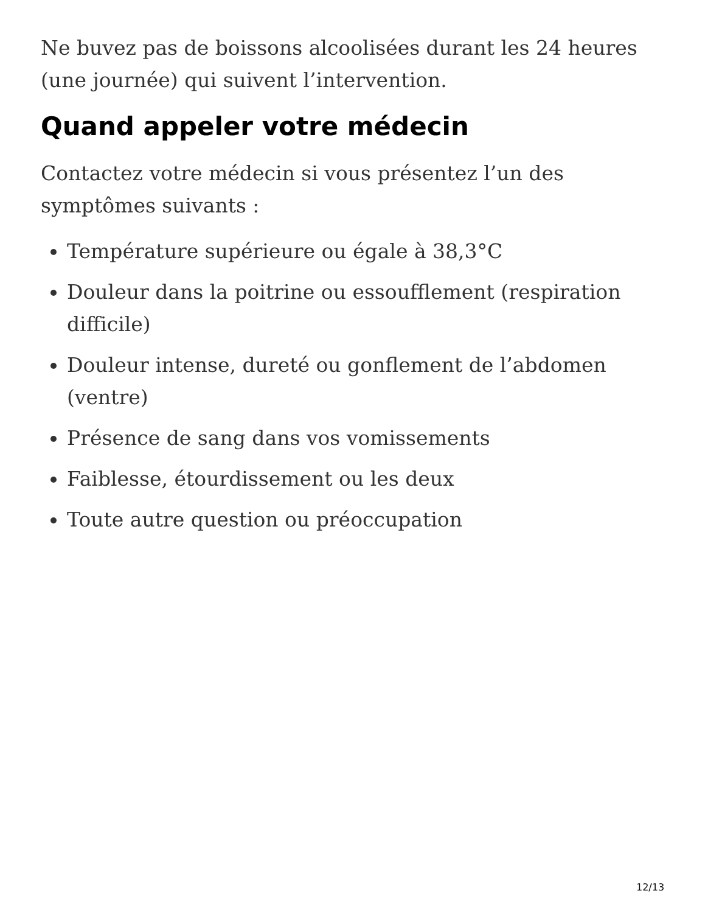Ne buvez pas de boissons alcoolisées durant les 24 heures (une journée) qui suivent l’intervention.
Quand appeler votre médecin
Contactez votre médecin si vous présentez l’un des symptômes suivants :
Température supérieure ou égale à 38,3°C
Douleur dans la poitrine ou essoufflement (respiration difficile)
Douleur intense, dureté ou gonflement de l’abdomen (ventre)
Présence de sang dans vos vomissements
Faiblesse, étourdissement ou les deux
Toute autre question ou préoccupation
12/13